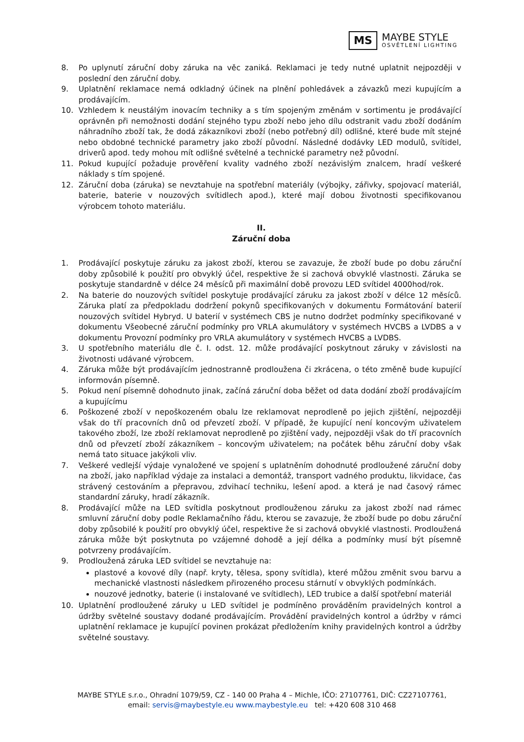MS
MAYBE STYLE
OSVĚTLENÍ LIGHTING
8. Po uplynutí záruční doby záruka na věc zaniká. Reklamaci je tedy nutné uplatnit nejpozději v poslední den záruční doby.
9. Uplatnění reklamace nemá odkladný účinek na plnění pohledávek a závazků mezi kupujícím a prodávajícím.
10. Vzhledem k neustálým inovacím techniky a s tím spojeným změnám v sortimentu je prodávající oprávněn při nemožnosti dodání stejného typu zboží nebo jeho dílu odstranit vadu zboží dodáním náhradního zboží tak, že dodá zákazníkovi zboží (nebo potřebný díl) odlišné, které bude mít stejné nebo obdobné technické parametry jako zboží původní. Následné dodávky LED modulů, svítidel, driverů apod. tedy mohou mít odlišné světelné a technické parametry než původní.
11. Pokud kupující požaduje prověření kvality vadného zboží nezávislým znalcem, hradí veškeré náklady s tím spojené.
12. Záruční doba (záruka) se nevztahuje na spotřební materiály (výbojky, zářivky, spojovací materiál, baterie, baterie v nouzových svítidlech apod.), které mají dobou životnosti specifikovanou výrobcem tohoto materiálu.
II.
Záruční doba
1. Prodávající poskytuje záruku za jakost zboží, kterou se zavazuje, že zboží bude po dobu záruční doby způsobilé k použití pro obvyklý účel, respektive že si zachová obvyklé vlastnosti. Záruka se poskytuje standardně v délce 24 měsíců při maximální době provozu LED svítidel 4000hod/rok.
2. Na baterie do nouzových svítidel poskytuje prodávající záruku za jakost zboží v délce 12 měsíců. Záruka platí za předpokladu dodržení pokynů specifikovaných v dokumentu Formátování baterií nouzových svítidel Hybryd. U baterií v systémech CBS je nutno dodržet podmínky specifikované v dokumentu Všeobecné záruční podmínky pro VRLA akumulátory v systémech HVCBS a LVDBS a v dokumentu Provozní podmínky pro VRLA akumulátory v systémech HVCBS a LVDBS.
3. U spotřebního materiálu dle č. I. odst. 12. může prodávající poskytnout záruky v závislosti na životnosti udávané výrobcem.
4. Záruka může být prodávajícím jednostranně prodloužena či zkrácena, o této změně bude kupující informován písemně.
5. Pokud není písemně dohodnuto jinak, začíná záruční doba běžet od data dodání zboží prodávajícím a kupujícímu
6. Poškozené zboží v nepoškozeném obalu lze reklamovat neprodleně po jejich zjištění, nejpozději však do tří pracovních dnů od převzetí zboží. V případě, že kupující není koncovým uživatelem takového zboží, lze zboží reklamovat neprodleně po zjištění vady, nejpozději však do tří pracovních dnů od převzetí zboží zákazníkem – koncovým uživatelem; na počátek běhu záruční doby však nemá tato situace jakýkoli vliv.
7. Veškeré vedlejší výdaje vynaložené ve spojení s uplatněním dohodnuté prodloužené záruční doby na zboží, jako například výdaje za instalaci a demontáž, transport vadného produktu, likvidace, čas strávený cestováním a přepravou, zdvihací techniku, lešení apod. a která je nad časový rámec standardní záruky, hradí zákazník.
8. Prodávající může na LED svítidla poskytnout prodlouženou záruku za jakost zboží nad rámec smluvní záruční doby podle Reklamačního řádu, kterou se zavazuje, že zboží bude po dobu záruční doby způsobilé k použití pro obvyklý účel, respektive že si zachová obvyklé vlastnosti. Prodloužená záruka může být poskytnuta po vzájemné dohodě a její délka a podmínky musí být písemně potvrzeny prodávajícím.
9. Prodloužená záruka LED svítidel se nevztahuje na:
plastové a kovové díly (např. kryty, tělesa, spony svítidla), které můžou změnit svou barvu a mechanické vlastnosti následkem přirozeného procesu stárnutí v obvyklých podmínkách.
nouzové jednotky, baterie (i instalované ve svítidlech), LED trubice a další spotřební materiál
10. Uplatnění prodloužené záruky u LED svítidel je podmíněno prováděním pravidelných kontrol a údržby světelné soustavy dodané prodávajícím. Provádění pravidelných kontrol a údržby v rámci uplatnění reklamace je kupující povinen prokázat předložením knihy pravidelných kontrol a údržby světelné soustavy.
MAYBE STYLE s.r.o., Ohradní 1079/59, CZ - 140 00 Praha 4 – Michle, IČO: 27107761, DIČ: CZ27107761,
email: servis@maybestyle.eu www.maybestyle.eu tel: +420 608 310 468